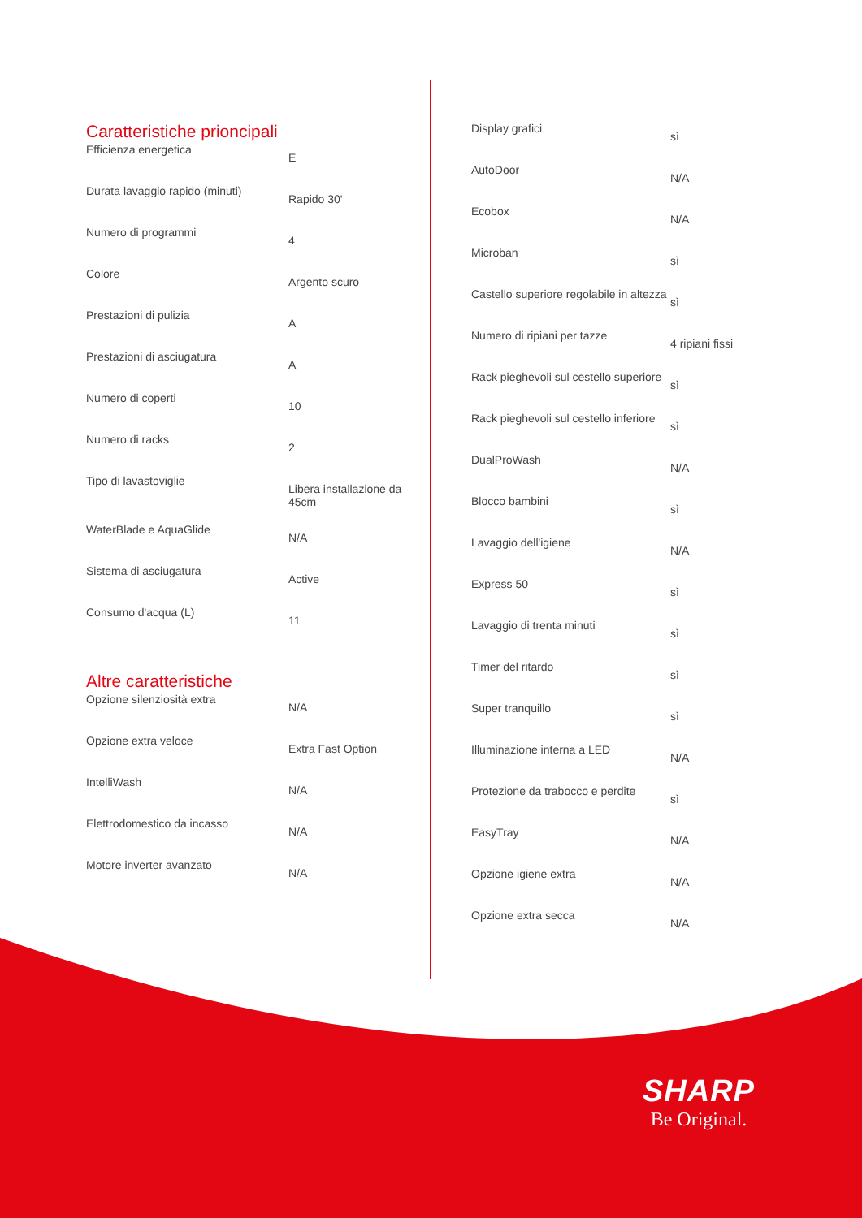Caratteristiche prioncipali
| Efficienza energetica | E |
| Durata lavaggio rapido (minuti) | Rapido 30' |
| Numero di programmi | 4 |
| Colore | Argento scuro |
| Prestazioni di pulizia | A |
| Prestazioni di asciugatura | A |
| Numero di coperti | 10 |
| Numero di racks | 2 |
| Tipo di lavastoviglie | Libera installazione da 45cm |
| WaterBlade e AquaGlide | N/A |
| Sistema di asciugatura | Active |
| Consumo d'acqua (L) | 11 |
Altre caratteristiche
| Opzione silenziosità extra | N/A |
| Opzione extra veloce | Extra Fast Option |
| IntelliWash | N/A |
| Elettrodomestico da incasso | N/A |
| Motore inverter avanzato | N/A |
| Display grafici | sì |
| AutoDoor | N/A |
| Ecobox | N/A |
| Microban | sì |
| Castello superiore regolabile in altezza | sì |
| Numero di ripiani per tazze | 4 ripiani fissi |
| Rack pieghevoli sul cestello superiore | sì |
| Rack pieghevoli sul cestello inferiore | sì |
| DualProWash | N/A |
| Blocco bambini | sì |
| Lavaggio dell'igiene | N/A |
| Express 50 | sì |
| Lavaggio di trenta minuti | sì |
| Timer del ritardo | sì |
| Super tranquillo | sì |
| Illuminazione interna a LED | N/A |
| Protezione da trabocco e perdite | sì |
| EasyTray | N/A |
| Opzione igiene extra | N/A |
| Opzione extra secca | N/A |
SHARP
Be Original.